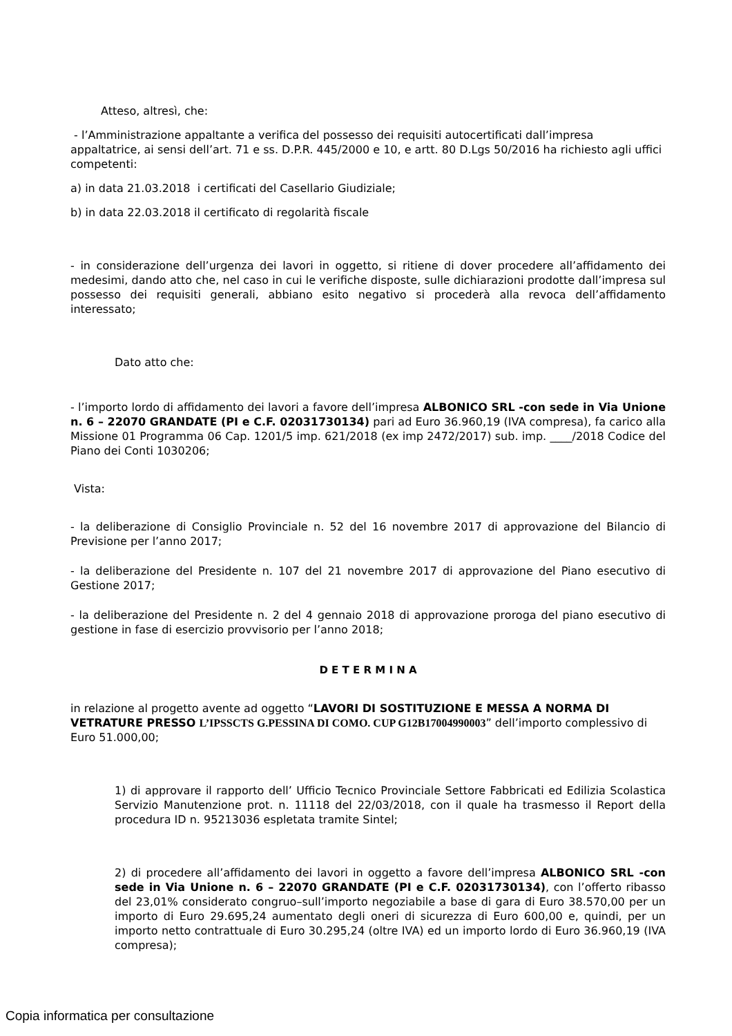Atteso, altresì, che:
- l’Amministrazione appaltante a verifica del possesso dei requisiti autocertificati dall’impresa appaltatrice, ai sensi dell’art. 71 e ss. D.P.R. 445/2000 e 10, e artt. 80 D.Lgs 50/2016 ha richiesto agli uffici competenti:
a) in data 21.03.2018 i certificati del Casellario Giudiziale;
b) in data 22.03.2018 il certificato di regolarità fiscale
- in considerazione dell’urgenza dei lavori in oggetto, si ritiene di dover procedere all’affidamento dei medesimi, dando atto che, nel caso in cui le verifiche disposte, sulle dichiarazioni prodotte dall’impresa sul possesso dei requisiti generali, abbiano esito negativo si procederà alla revoca dell’affidamento interessato;
Dato atto che:
- l’importo lordo di affidamento dei lavori a favore dell’impresa ALBONICO SRL -con sede in Via Unione n. 6 – 22070 GRANDATE (PI e C.F. 02031730134) pari ad Euro 36.960,19 (IVA compresa), fa carico alla Missione 01 Programma 06 Cap. 1201/5 imp. 621/2018 (ex imp 2472/2017) sub. imp. ____/2018 Codice del Piano dei Conti 1030206;
Vista:
- la deliberazione di Consiglio Provinciale n. 52 del 16 novembre 2017 di approvazione del Bilancio di Previsione per l’anno 2017;
- la deliberazione del Presidente n. 107 del 21 novembre 2017 di approvazione del Piano esecutivo di Gestione 2017;
- la deliberazione del Presidente n. 2 del 4 gennaio 2018 di approvazione proroga del piano esecutivo di gestione in fase di esercizio provvisorio per l’anno 2018;
D E T E R M I N A
in relazione al progetto avente ad oggetto “LAVORI DI SOSTITUZIONE E MESSA A NORMA DI VETRATURE PRESSO L’IPSSCTS G.PESSINA DI COMO. CUP G12B17004990003” dell’importo complessivo di Euro 51.000,00;
1) di approvare il rapporto dell’ Ufficio Tecnico Provinciale Settore Fabbricati ed Edilizia Scolastica Servizio Manutenzione prot. n. 11118 del 22/03/2018, con il quale ha trasmesso il Report della procedura ID n. 95213036 espletata tramite Sintel;
2) di procedere all’affidamento dei lavori in oggetto a favore dell’impresa ALBONICO SRL -con sede in Via Unione n. 6 – 22070 GRANDATE (PI e C.F. 02031730134), con l’offerto ribasso del 23,01% considerato congruo–sull’importo negoziabile a base di gara di Euro 38.570,00 per un importo di Euro 29.695,24 aumentato degli oneri di sicurezza di Euro 600,00 e, quindi, per un importo netto contrattuale di Euro 30.295,24 (oltre IVA) ed un importo lordo di Euro 36.960,19 (IVA compresa);
Copia informatica per consultazione